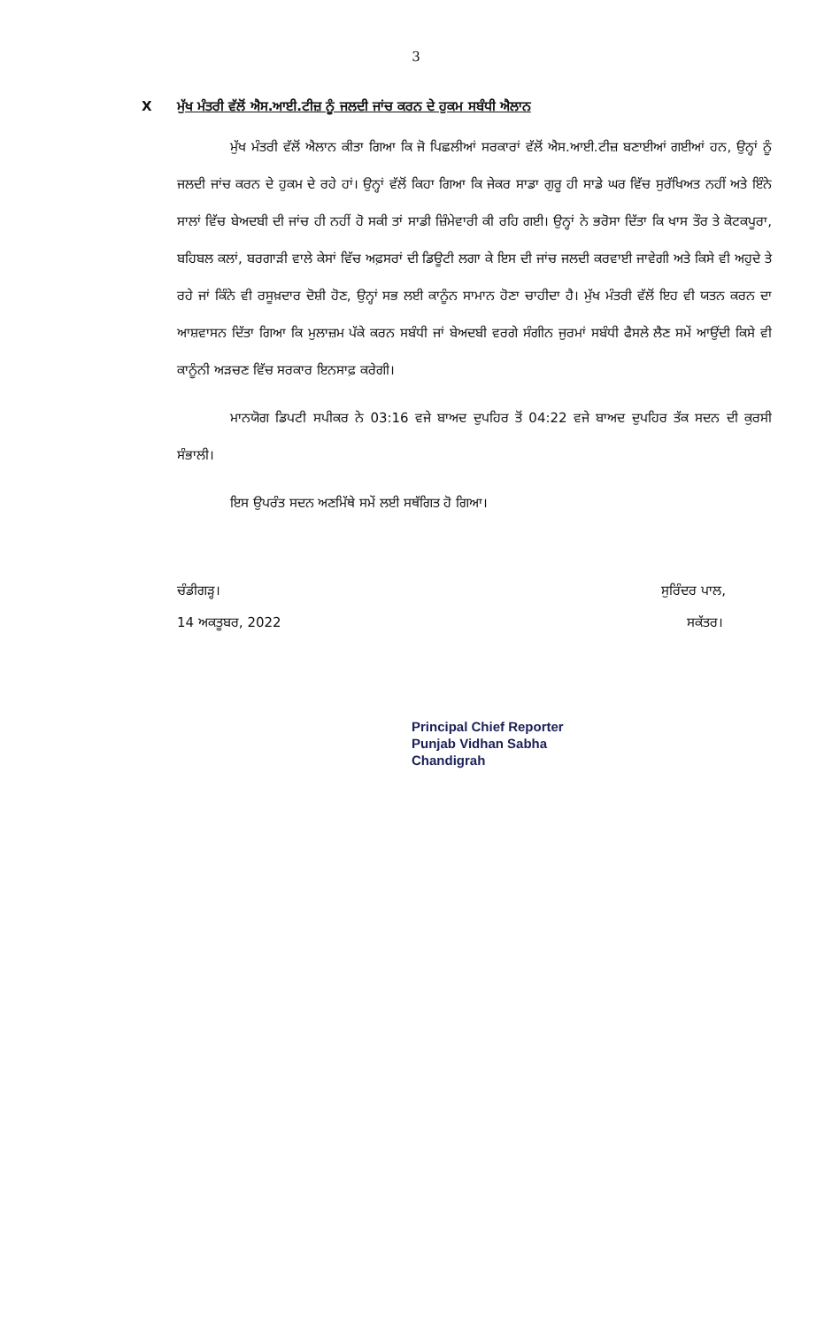3
Xਮੁੱਖ ਮੰਤਰੀ ਵੱਲੋਂ ਐਸ.ਆਈ.ਟੀਜ਼ ਨੂੰ ਜਲਦੀ ਜਾਂਚ ਕਰਨ ਦੇ ਹੁਕਮ ਸਬੰਧੀ ਐਲਾਨ
ਮੁੱਖ ਮੰਤਰੀ ਵੱਲੋਂ ਐਲਾਨ ਕੀਤਾ ਗਿਆ ਕਿ ਜੋ ਪਿਛਲੀਆਂ ਸਰਕਾਰਾਂ ਵੱਲੋਂ ਐਸ.ਆਈ.ਟੀਜ਼ ਬਣਾਈਆਂ ਗਈਆਂ ਹਨ, ਉਨ੍ਹਾਂ ਨੂੰ ਜਲਦੀ ਜਾਂਚ ਕਰਨ ਦੇ ਹੁਕਮ ਦੇ ਰਹੇ ਹਾਂ। ਉਨ੍ਹਾਂ ਵੱਲੋਂ ਕਿਹਾ ਗਿਆ ਕਿ ਜੇਕਰ ਸਾਡਾ ਗੁਰੂ ਹੀ ਸਾਡੇ ਘਰ ਵਿੱਚ ਸੁਰੱਖਿਅਤ ਨਹੀਂ ਅਤੇ ਇੰਨੇ ਸਾਲਾਂ ਵਿੱਚ ਬੇਅਦਬੀ ਦੀ ਜਾਂਚ ਹੀ ਨਹੀਂ ਹੋ ਸਕੀ ਤਾਂ ਸਾਡੀ ਜ਼ਿੰਮੇਵਾਰੀ ਕੀ ਰਹਿ ਗਈ। ਉਨ੍ਹਾਂ ਨੇ ਭਰੋਸਾ ਦਿੱਤਾ ਕਿ ਖਾਸ ਤੌਰ ਤੇ ਕੋਟਕਪੂਰਾ, ਬਹਿਬਲ ਕਲਾਂ, ਬਰਗਾੜੀ ਵਾਲੇ ਕੇਸਾਂ ਵਿੱਚ ਅਫ਼ਸਰਾਂ ਦੀ ਡਿਊਟੀ ਲਗਾ ਕੇ ਇਸ ਦੀ ਜਾਂਚ ਜਲਦੀ ਕਰਵਾਈ ਜਾਵੇਗੀ ਅਤੇ ਕਿਸੇ ਵੀ ਅਹੁਦੇ ਤੇ ਰਹੇ ਜਾਂ ਕਿੰਨੇ ਵੀ ਰਸੂਖ਼ਦਾਰ ਦੋਸ਼ੀ ਹੋਣ, ਉਨ੍ਹਾਂ ਸਭ ਲਈ ਕਾਨੂੰਨ ਸਾਮਾਨ ਹੋਣਾ ਚਾਹੀਦਾ ਹੈ। ਮੁੱਖ ਮੰਤਰੀ ਵੱਲੋਂ ਇਹ ਵੀ ਯਤਨ ਕਰਨ ਦਾ ਆਸ਼ਵਾਸਨ ਦਿੱਤਾ ਗਿਆ ਕਿ ਮੁਲਾਜ਼ਮ ਪੱਕੇ ਕਰਨ ਸਬੰਧੀ ਜਾਂ ਬੇਅਦਬੀ ਵਰਗੇ ਸੰਗੀਨ ਜੁਰਮਾਂ ਸਬੰਧੀ ਫੈਸਲੇ ਲੈਣ ਸਮੇਂ ਆਉਂਦੀ ਕਿਸੇ ਵੀ ਕਾਨੂੰਨੀ ਅੜਚਣ ਵਿੱਚ ਸਰਕਾਰ ਇਨਸਾਫ਼ ਕਰੇਗੀ।
ਮਾਨਯੋਗ ਡਿਪਟੀ ਸਪੀਕਰ ਨੇ 03:16 ਵਜੇ ਬਾਅਦ ਦੁਪਹਿਰ ਤੋਂ 04:22 ਵਜੇ ਬਾਅਦ ਦੁਪਹਿਰ ਤੱਕ ਸਦਨ ਦੀ ਕੁਰਸੀ ਸੰਭਾਲੀ।
ਇਸ ਉਪਰੰਤ ਸਦਨ ਅਣਮਿੱਥੇ ਸਮੇਂ ਲਈ ਸਥੱਗਿਤ ਹੋ ਗਿਆ।
ਚੰਡੀਗੜ੍ਹ।
14 ਅਕਤੂਬਰ, 2022
ਸੁਰਿੰਦਰ ਪਾਲ,
ਸਕੱਤਰ।
Principal Chief Reporter
Punjab Vidhan Sabha
Chandigrah